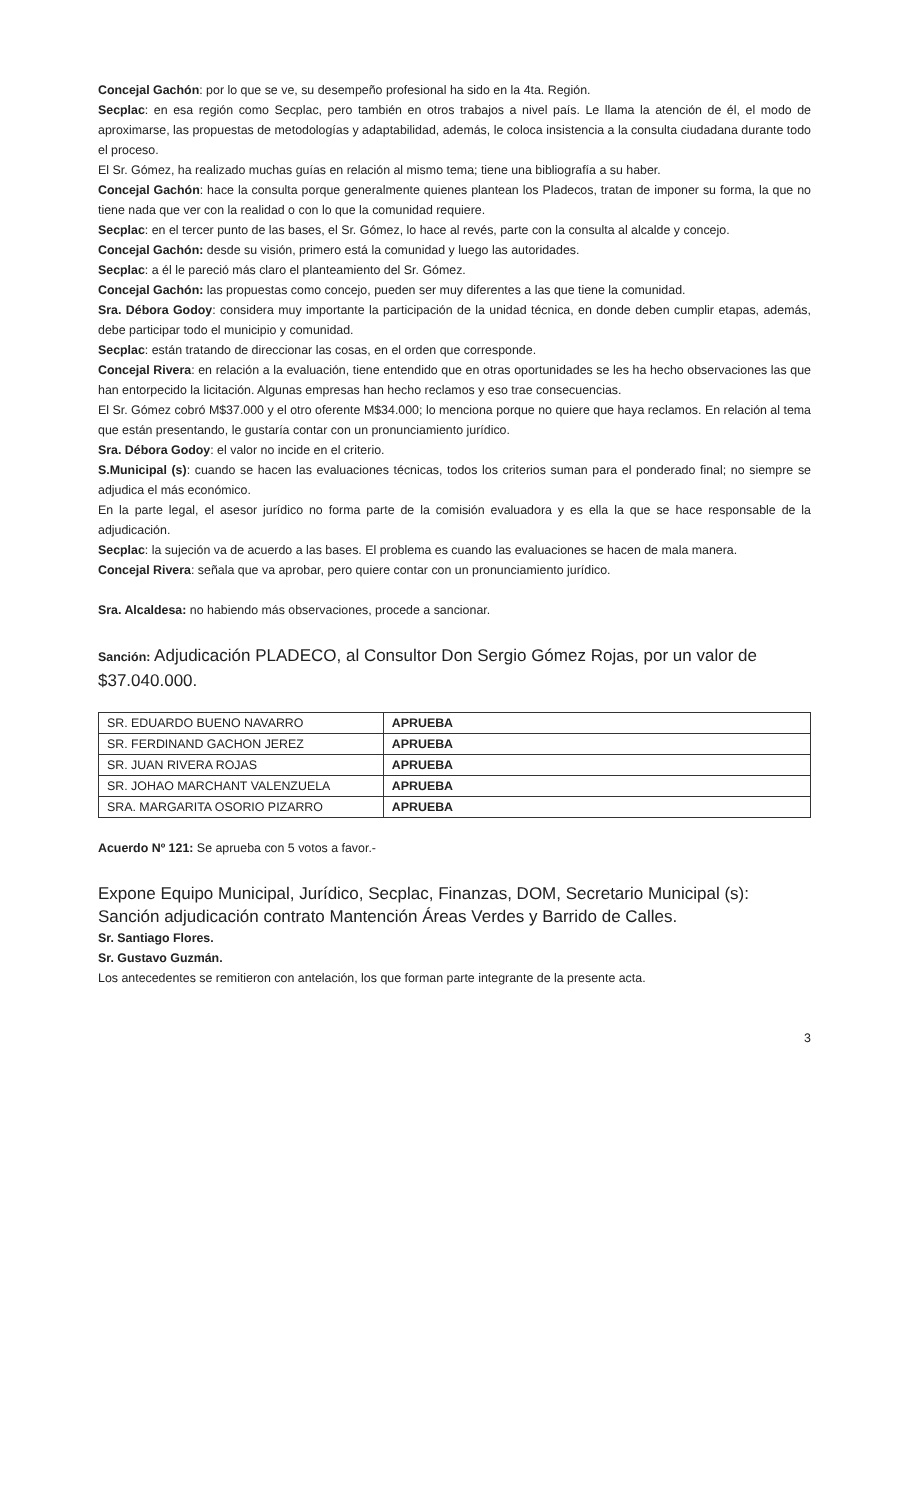Concejal Gachón: por lo que se ve, su desempeño profesional ha sido en la 4ta. Región.
Secplac: en esa región como Secplac, pero también en otros trabajos a nivel país. Le llama la atención de él, el modo de aproximarse, las propuestas de metodologías y adaptabilidad, además, le coloca insistencia a la consulta ciudadana durante todo el proceso.
El Sr. Gómez, ha realizado muchas guías en relación al mismo tema; tiene una bibliografía a su haber.
Concejal Gachón: hace la consulta porque generalmente quienes plantean los Pladecos, tratan de imponer su forma, la que no tiene nada que ver con la realidad o con lo que la comunidad requiere.
Secplac: en el tercer punto de las bases, el Sr. Gómez, lo hace al revés, parte con la consulta al alcalde y concejo.
Concejal Gachón: desde su visión, primero está la comunidad y luego las autoridades.
Secplac: a él le pareció más claro el planteamiento del Sr. Gómez.
Concejal Gachón: las propuestas como concejo, pueden ser muy diferentes a las que tiene la comunidad.
Sra. Débora Godoy: considera muy importante la participación de la unidad técnica, en donde deben cumplir etapas, además, debe participar todo el municipio y comunidad.
Secplac: están tratando de direccionar las cosas, en el orden que corresponde.
Concejal Rivera: en relación a la evaluación, tiene entendido que en otras oportunidades se les ha hecho observaciones las que han entorpecido la licitación. Algunas empresas han hecho reclamos y eso trae consecuencias.
El Sr. Gómez cobró M$37.000 y el otro oferente M$34.000; lo menciona porque no quiere que haya reclamos. En relación al tema que están presentando, le gustaría contar con un pronunciamiento jurídico.
Sra. Débora Godoy: el valor no incide en el criterio.
S.Municipal (s): cuando se hacen las evaluaciones técnicas, todos los criterios suman para el ponderado final; no siempre se adjudica el más económico.
En la parte legal, el asesor jurídico no forma parte de la comisión evaluadora y es ella la que se hace responsable de la adjudicación.
Secplac: la sujeción va de acuerdo a las bases. El problema es cuando las evaluaciones se hacen de mala manera.
Concejal Rivera: señala que va aprobar, pero quiere contar con un pronunciamiento jurídico.
Sra. Alcaldesa: no habiendo más observaciones, procede a sancionar.
Sanción: Adjudicación PLADECO, al Consultor Don Sergio Gómez Rojas, por un valor de $37.040.000.
| SR. EDUARDO BUENO NAVARRO | APRUEBA |
| SR. FERDINAND GACHON JEREZ | APRUEBA |
| SR. JUAN RIVERA ROJAS | APRUEBA |
| SR. JOHAO MARCHANT VALENZUELA | APRUEBA |
| SRA. MARGARITA OSORIO PIZARRO | APRUEBA |
Acuerdo Nº 121: Se aprueba con 5 votos a favor.-
Expone Equipo Municipal, Jurídico, Secplac, Finanzas, DOM, Secretario Municipal (s): Sanción adjudicación contrato Mantención Áreas Verdes y Barrido de Calles.
Sr. Santiago Flores.
Sr. Gustavo Guzmán.
Los antecedentes se remitieron con antelación, los que forman parte integrante de la presente acta.
3